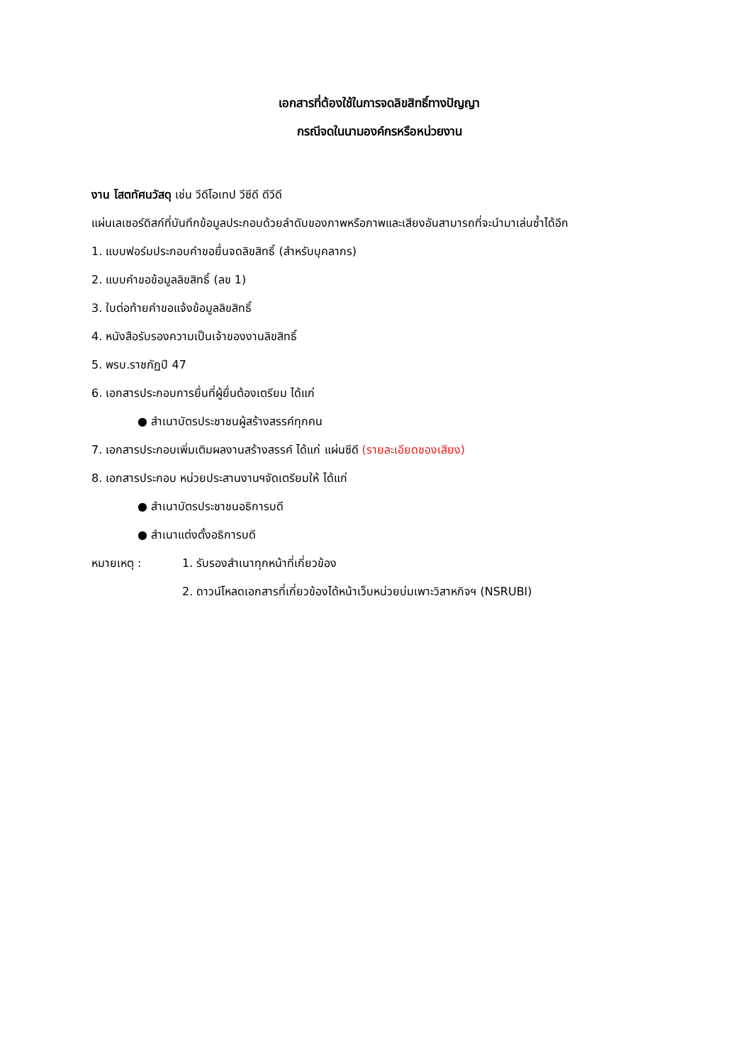เอกสารที่ต้องใช้ในการจดลิขสิทธิ์ทางปัญญา
กรณีจดในนามองค์กรหรือหน่วยงาน
งาน โสตทัศนวัสดุ เช่น วีดีโอเทป วีซีดี ดีวีดี
แผ่นเลเซอร์ดิสก์ที่บันทึกข้อมูลประกอบด้วยลำดับของภาพหรือภาพและเสียงอันสามารถที่จะนำมาเล่นซ้ำได้อีก
1. แบบฟอร์มประกอบคำขอยื่นจดลิขสิทธิ์ (สำหรับบุคลากร)
2. แบบคำขอข้อมูลลิขสิทธิ์ (ลข 1)
3. ใบต่อท้ายคำขอแจ้งข้อมูลลิขสิทธิ์
4. หนังสือรับรองความเป็นเจ้าของงานลิขสิทธิ์
5. พรบ.ราชภัฏปี 47
6. เอกสารประกอบการยื่นที่ผู้ยื่นต้องเตรียม ได้แก่
● สำเนาบัตรประชาชนผู้สร้างสรรค์ทุกคน
7. เอกสารประกอบเพิ่มเติมผลงานสร้างสรรค์ ได้แก่ แผ่นซีดี (รายละเอียดของเสียง)
8. เอกสารประกอบ หน่วยประสานงานฯจัดเตรียมให้ ได้แก่
● สำเนาบัตรประชาชนอธิการบดี
● สำเนาแต่งตั้งอธิการบดี
หมายเหตุ : 1. รับรองสำเนาทุกหน้าที่เกี่ยวข้อง
2. ดาวน์โหลดเอกสารที่เกี่ยวข้องได้หน้าเว็บหน่วยบ่มเพาะวิสาหกิจฯ (NSRUBI)